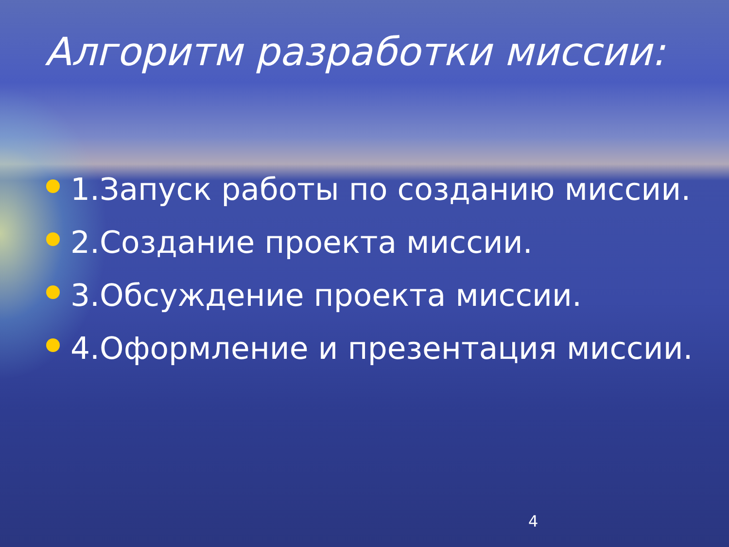Алгоритм разработки миссии:
1.Запуск работы по созданию миссии.
2.Создание проекта миссии.
3.Обсуждение проекта миссии.
4.Оформление и презентация миссии.
4